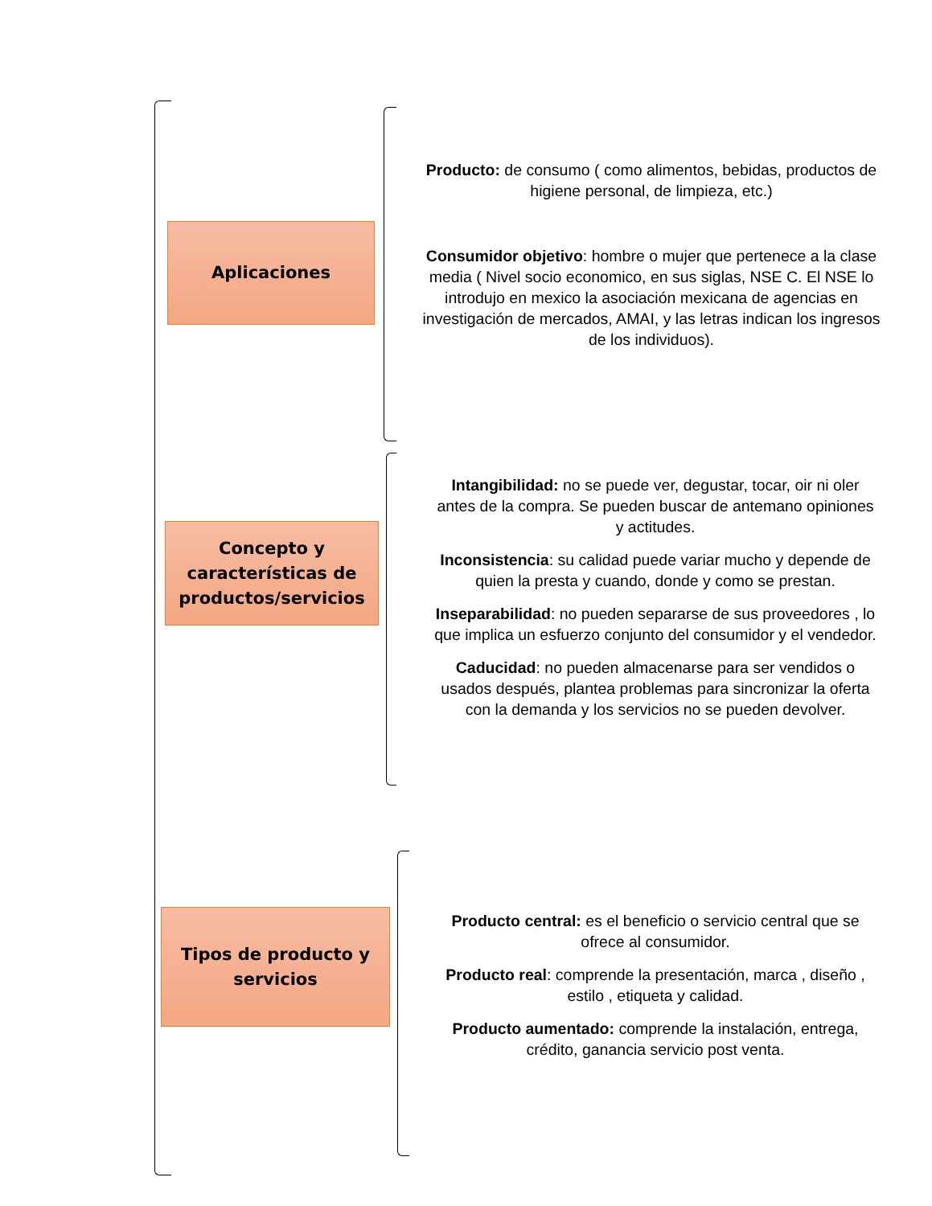Aplicaciones
Concepto y características de productos/servicios
Tipos de producto y servicios
Producto: de consumo ( como alimentos, bebidas, productos de higiene personal, de limpieza, etc.)
Consumidor objetivo: hombre o mujer que pertenece a la clase media ( Nivel socio economico, en sus siglas, NSE C. El NSE lo introdujo en mexico la asociación mexicana de agencias en investigación de mercados, AMAI, y las letras indican los ingresos de los individuos).
Intangibilidad: no se puede ver, degustar, tocar, oir ni oler antes de la compra. Se pueden buscar de antemano opiniones y actitudes.
Inconsistencia: su calidad puede variar mucho y depende de quien la presta y cuando, donde y como se prestan.
Inseparabilidad: no pueden separarse de sus proveedores , lo que implica un esfuerzo conjunto del consumidor y el vendedor.
Caducidad: no pueden almacenarse para ser vendidos o usados después, plantea problemas para sincronizar la oferta con la demanda y los servicios no se pueden devolver.
Producto central: es el beneficio o servicio central que se ofrece al consumidor.
Producto real: comprende la presentación, marca , diseño , estilo , etiqueta y calidad.
Producto aumentado: comprende la instalación, entrega, crédito, ganancia servicio post venta.